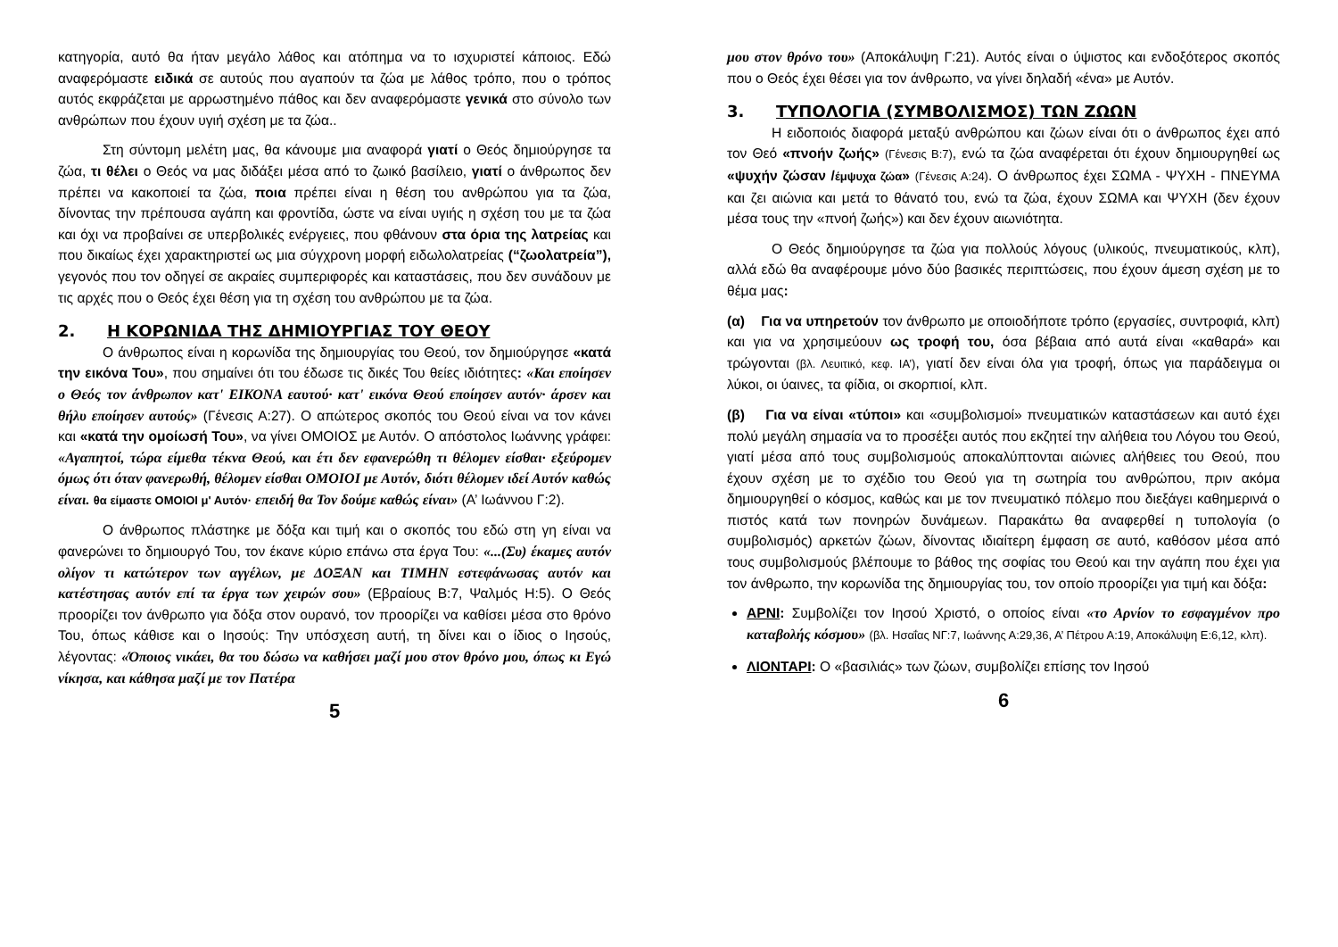κατηγορία, αυτό θα ήταν μεγάλο λάθος και ατόπημα να το ισχυριστεί κάποιος. Εδώ αναφερόμαστε ειδικά σε αυτούς που αγαπούν τα ζώα με λάθος τρόπο, που ο τρόπος αυτός εκφράζεται με αρρωστημένο πάθος και δεν αναφερόμαστε γενικά στο σύνολο των ανθρώπων που έχουν υγιή σχέση με τα ζώα..
Στη σύντομη μελέτη μας, θα κάνουμε μια αναφορά γιατί ο Θεός δημιούργησε τα ζώα, τι θέλει ο Θεός να μας διδάξει μέσα από το ζωικό βασίλειο, γιατί ο άνθρωπος δεν πρέπει να κακοποιεί τα ζώα, ποια πρέπει είναι η θέση του ανθρώπου για τα ζώα, δίνοντας την πρέπουσα αγάπη και φροντίδα, ώστε να είναι υγιής η σχέση του με τα ζώα και όχι να προβαίνει σε υπερβολικές ενέργειες, που φθάνουν στα όρια της λατρείας και που δικαίως έχει χαρακτηριστεί ως μια σύγχρονη μορφή ειδωλολατρείας (“ζωολατρεία”), γεγονός που τον οδηγεί σε ακραίες συμπεριφορές και καταστάσεις, που δεν συνάδουν με τις αρχές που ο Θεός έχει θέση για τη σχέση του ανθρώπου με τα ζώα.
2. Η ΚΟΡΩΝΙΔΑ ΤΗΣ ΔΗΜΙΟΥΡΓΙΑΣ ΤΟΥ ΘΕΟΥ
Ο άνθρωπος είναι η κορωνίδα της δημιουργίας του Θεού, τον δημιούργησε «κατά την εικόνα Του», που σημαίνει ότι του έδωσε τις δικές Του θείες ιδιότητες: «Και εποίησεν ο Θεός τον άνθρωπον κατ' ΕΙΚΟΝΑ εαυτού· κατ' εικόνα Θεού εποίησεν αυτόν· άρσεν και θήλυ εποίησεν αυτούς» (Γένεσις Α:27). Ο απώτερος σκοπός του Θεού είναι να τον κάνει και «κατά την ομοίωσή Του», να γίνει ΟΜΟΙΟΣ με Αυτόν. Ο απόστολος Ιωάννης γράφει: «Αγαπητοί, τώρα είμεθα τέκνα Θεού, και έτι δεν εφανερώθη τι θέλομεν είσθαι· εξεύρομεν όμως ότι όταν φανερωθή, θέλομεν είσθαι ΟΜΟΙΟΙ με Αυτόν, διότι θέλομεν ιδεί Αυτόν καθώς είναι. θα είμαστε ΟΜΟΙΟΙ μ' Αυτόν· επειδή θα Τον δούμε καθώς είναι» (Α’ Ιωάννου Γ:2).
Ο άνθρωπος πλάστηκε με δόξα και τιμή και ο σκοπός του εδώ στη γη είναι να φανερώνει το δημιουργό Του, τον έκανε κύριο επάνω στα έργα Του: «...(Συ) έκαμες αυτόν ολίγον τι κατώτερον των αγγέλων, με ΔΟΞΑΝ και ΤΙΜΗΝ εστεφάνωσας αυτόν και κατέστησας αυτόν επί τα έργα των χειρών σου» (Εβραίους Β:7, Ψαλμός Η:5). Ο Θεός προορίζει τον άνθρωπο για δόξα στον ουρανό, τον προορίζει να καθίσει μέσα στο θρόνο Του, όπως κάθισε και ο Ιησούς: Την υπόσχεση αυτή, τη δίνει και ο ίδιος ο Ιησούς, λέγοντας: «Όποιος νικάει, θα του δώσω να καθήσει μαζί μου στον θρόνο μου, όπως κι Εγώ νίκησα, και κάθησα μαζί με τον Πατέρα
5
μου στον θρόνο του» (Αποκάλυψη Γ:21). Αυτός είναι ο ύψιστος και ενδοξότερος σκοπός που ο Θεός έχει θέσει για τον άνθρωπο, να γίνει δηλαδή «ένα» με Αυτόν.
3. ΤΥΠΟΛΟΓΙΑ (ΣΥΜΒΟΛΙΣΜΟΣ) ΤΩΝ ΖΩΩΝ
Η ειδοποιός διαφορά μεταξύ ανθρώπου και ζώων είναι ότι ο άνθρωπος έχει από τον Θεό «πνοήν ζωής» (Γένεσις Β:7), ενώ τα ζώα αναφέρεται ότι έχουν δημιουργηθεί ως «ψυχήν ζώσαν /έμψυχα ζώα» (Γένεσις Α:24). Ο άνθρωπος έχει ΣΩΜΑ - ΨΥΧΗ - ΠΝΕΥΜΑ και ζει αιώνια και μετά το θάνατό του, ενώ τα ζώα, έχουν ΣΩΜΑ και ΨΥΧΗ (δεν έχουν μέσα τους την «πνοή ζωής») και δεν έχουν αιωνιότητα.
Ο Θεός δημιούργησε τα ζώα για πολλούς λόγους (υλικούς, πνευματικούς, κλπ), αλλά εδώ θα αναφέρουμε μόνο δύο βασικές περιπτώσεις, που έχουν άμεση σχέση με το θέμα μας:
(α) Για να υπηρετούν τον άνθρωπο με οποιοδήποτε τρόπο (εργασίες, συντροφιά, κλπ) και για να χρησιμεύουν ως τροφή του, όσα βέβαια από αυτά είναι «καθαρά» και τρώγονται (βλ. Λευιτικό, κεφ. ΙΑ’), γιατί δεν είναι όλα για τροφή, όπως για παράδειγμα οι λύκοι, οι ύαινες, τα φίδια, οι σκορπιοί, κλπ.
(β) Για να είναι «τύποι» και «συμβολισμοί» πνευματικών καταστάσεων και αυτό έχει πολύ μεγάλη σημασία να το προσέξει αυτός που εκζητεί την αλήθεια του Λόγου του Θεού, γιατί μέσα από τους συμβολισμούς αποκαλύπτονται αιώνιες αλήθειες του Θεού, που έχουν σχέση με το σχέδιο του Θεού για τη σωτηρία του ανθρώπου, πριν ακόμα δημιουργηθεί ο κόσμος, καθώς και με τον πνευματικό πόλεμο που διεξάγει καθημερινά ο πιστός κατά των πονηρών δυνάμεων. Παρακάτω θα αναφερθεί η τυπολογία (ο συμβολισμός) αρκετών ζώων, δίνοντας ιδιαίτερη έμφαση σε αυτό, καθόσον μέσα από τους συμβολισμούς βλέπουμε το βάθος της σοφίας του Θεού και την αγάπη που έχει για τον άνθρωπο, την κορωνίδα της δημιουργίας του, τον οποίο προορίζει για τιμή και δόξα:
ΑΡΝΙ: Συμβολίζει τον Ιησού Χριστό, ο οποίος είναι «το Αρνίον το εσφαγμένον προ καταβολής κόσμου» (βλ. Ησαΐας ΝΓ:7, Ιωάννης Α:29,36, Α’ Πέτρου Α:19, Αποκάλυψη Ε:6,12, κλπ).
ΛΙΟΝΤΑΡΙ: Ο «βασιλιάς» των ζώων, συμβολίζει επίσης τον Ιησού
6